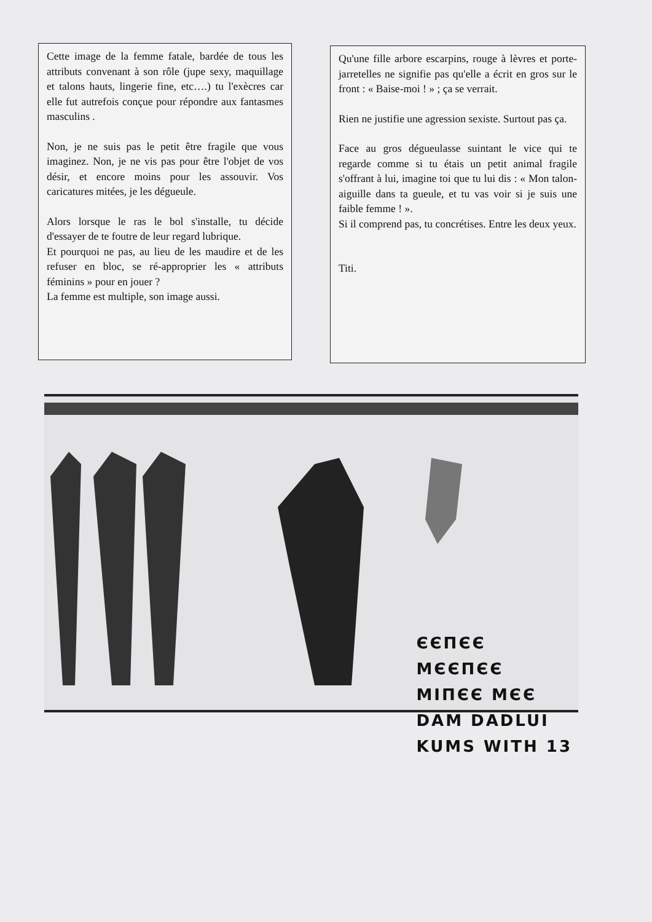Cette image de la femme fatale, bardée de tous les attributs convenant à son rôle (jupe sexy, maquillage et talons hauts, lingerie fine, etc….) tu l'exècres car elle fut autrefois conçue pour répondre aux fantasmes masculins .
Non, je ne suis pas le petit être fragile que vous imaginez. Non, je ne vis pas pour être l'objet de vos désir, et encore moins pour les assouvir. Vos caricatures mitées, je les dégueule.
Alors lorsque le ras le bol s'installe, tu décide d'essayer de te foutre de leur regard lubrique.
Et pourquoi ne pas, au lieu de les maudire et de les refuser en bloc, se ré-approprier les « attributs féminins » pour en jouer ?
La femme est multiple, son image aussi.
Qu'une fille arbore escarpins, rouge à lèvres et porte-jarretelles ne signifie pas qu'elle a écrit en gros sur le front : « Baise-moi ! » ; ça se verrait.
Rien ne justifie une agression sexiste. Surtout pas ça.
Face au gros dégueulasse suintant le vice qui te regarde comme si tu étais un petit animal fragile s'offrant à lui, imagine toi que tu lui dis : « Mon talon-aiguille dans ta gueule, et tu vas voir si je suis une faible femme ! ».
Si il comprend pas, tu concrétises. Entre les deux yeux.
Titi.
ЄЄПЄЄ
МЄЄПЄЄ
МІПЄЄ МЄЄ
DAM DADLUI
KUMS WITH 13